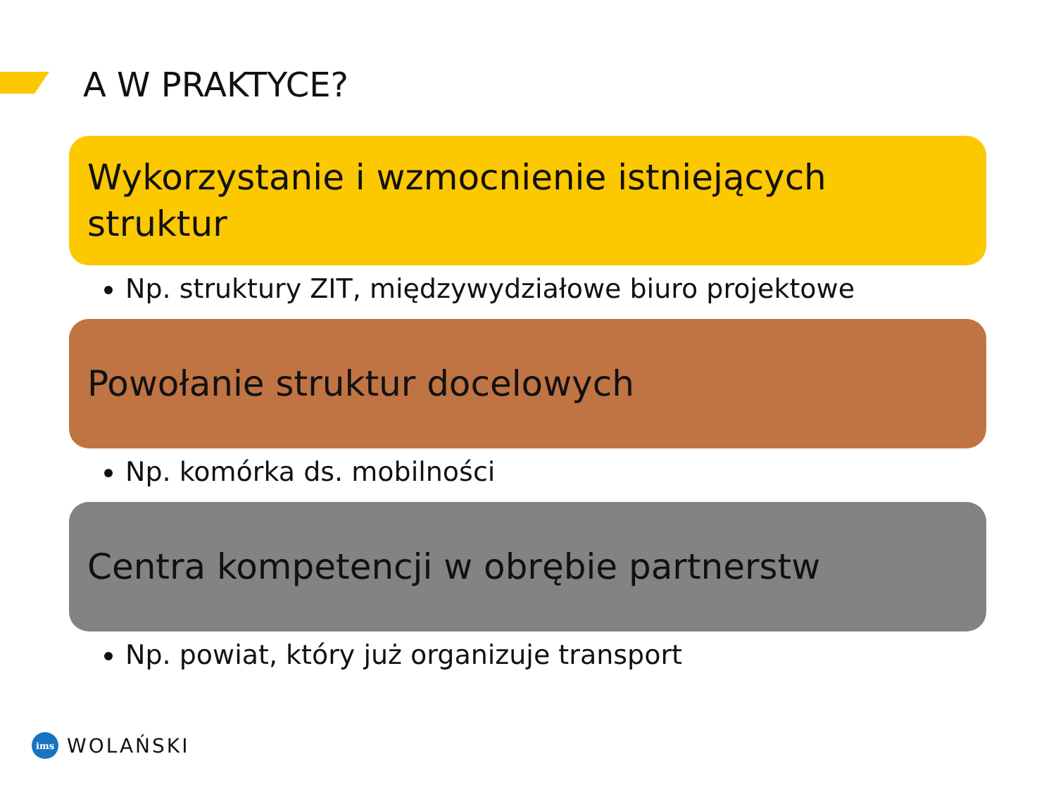A W PRAKTYCE?
Wykorzystanie i wzmocnienie istniejących struktur
Np. struktury ZIT, międzywydziałowe biuro projektowe
Powołanie struktur docelowych
Np. komórka ds. mobilności
Centra kompetencji w obrębie partnerstw
Np. powiat, który już organizuje transport
ims
WOLAŃSKI